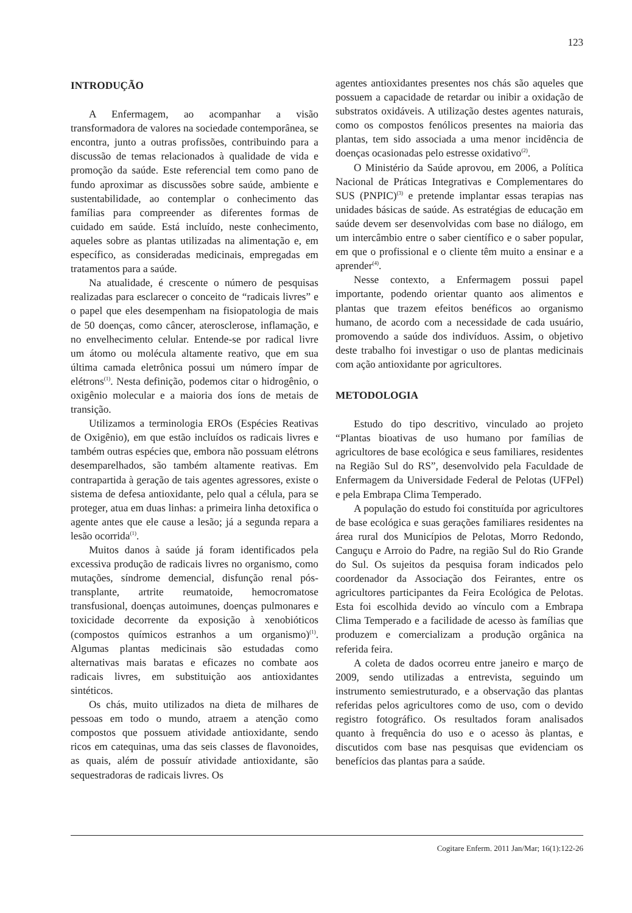123
INTRODUÇÃO
A Enfermagem, ao acompanhar a visão transformadora de valores na sociedade contemporânea, se encontra, junto a outras profissões, contribuindo para a discussão de temas relacionados à qualidade de vida e promoção da saúde. Este referencial tem como pano de fundo aproximar as discussões sobre saúde, ambiente e sustentabilidade, ao contemplar o conhecimento das famílias para compreender as diferentes formas de cuidado em saúde. Está incluído, neste conhecimento, aqueles sobre as plantas utilizadas na alimentação e, em específico, as consideradas medicinais, empregadas em tratamentos para a saúde.
Na atualidade, é crescente o número de pesquisas realizadas para esclarecer o conceito de “radicais livres” e o papel que eles desempenham na fisiopatologia de mais de 50 doenças, como câncer, aterosclerose, inflamação, e no envelhecimento celular. Entende-se por radical livre um átomo ou molécula altamente reativo, que em sua última camada eletrônica possui um número ímpar de elétrons<sup>(1)</sup>. Nesta definição, podemos citar o hidrogênio, o oxigênio molecular e a maioria dos íons de metais de transição.
Utilizamos a terminologia EROs (Espécies Reativas de Oxigênio), em que estão incluídos os radicais livres e também outras espécies que, embora não possuam elétrons desemparelhados, são também altamente reativas. Em contrapartida à geração de tais agentes agressores, existe o sistema de defesa antioxidante, pelo qual a célula, para se proteger, atua em duas linhas: a primeira linha detoxifica o agente antes que ele cause a lesão; já a segunda repara a lesão ocorrida<sup>(1)</sup>.
Muitos danos à saúde já foram identificados pela excessiva produção de radicais livres no organismo, como mutações, síndrome demencial, disfunção renal pós-transplante, artrite reumatoide, hemocromatose transfusional, doenças autoimunes, doenças pulmonares e toxicidade decorrente da exposição à xenobióticos (compostos químicos estranhos a um organismo)<sup>(1)</sup>. Algumas plantas medicinais são estudadas como alternativas mais baratas e eficazes no combate aos radicais livres, em substituição aos antioxidantes sintéticos.
Os chás, muito utilizados na dieta de milhares de pessoas em todo o mundo, atraem a atenção como compostos que possuem atividade antioxidante, sendo ricos em catequinas, uma das seis classes de flavonoides, as quais, além de possuír atividade antioxidante, são sequestradoras de radicais livres. Os
agentes antioxidantes presentes nos chás são aqueles que possuem a capacidade de retardar ou inibir a oxidação de substratos oxidáveis. A utilização destes agentes naturais, como os compostos fenólicos presentes na maioria das plantas, tem sido associada a uma menor incidência de doenças ocasionadas pelo estresse oxidativo<sup>(2)</sup>.
O Ministério da Saúde aprovou, em 2006, a Política Nacional de Práticas Integrativas e Complementares do SUS (PNPIC)<sup>(3)</sup> e pretende implantar essas terapias nas unidades básicas de saúde. As estratégias de educação em saúde devem ser desenvolvidas com base no diálogo, em um intercâmbio entre o saber científico e o saber popular, em que o profissional e o cliente têm muito a ensinar e a aprender<sup>(4)</sup>.
Nesse contexto, a Enfermagem possui papel importante, podendo orientar quanto aos alimentos e plantas que trazem efeitos benéficos ao organismo humano, de acordo com a necessidade de cada usuário, promovendo a saúde dos indivíduos. Assim, o objetivo deste trabalho foi investigar o uso de plantas medicinais com ação antioxidante por agricultores.
METODOLOGIA
Estudo do tipo descritivo, vinculado ao projeto “Plantas bioativas de uso humano por famílias de agricultores de base ecológica e seus familiares, residentes na Região Sul do RS”, desenvolvido pela Faculdade de Enfermagem da Universidade Federal de Pelotas (UFPel) e pela Embrapa Clima Temperado.
A população do estudo foi constituída por agricultores de base ecológica e suas gerações familiares residentes na área rural dos Municípios de Pelotas, Morro Redondo, Canguçu e Arroio do Padre, na região Sul do Rio Grande do Sul. Os sujeitos da pesquisa foram indicados pelo coordenador da Associação dos Feirantes, entre os agricultores participantes da Feira Ecológica de Pelotas. Esta foi escolhida devido ao vínculo com a Embrapa Clima Temperado e a facilidade de acesso às famílias que produzem e comercializam a produção orgânica na referida feira.
A coleta de dados ocorreu entre janeiro e março de 2009, sendo utilizadas a entrevista, seguindo um instrumento semiestruturado, e a observação das plantas referidas pelos agricultores como de uso, com o devido registro fotográfico. Os resultados foram analisados quanto à frequência do uso e o acesso às plantas, e discutidos com base nas pesquisas que evidenciam os benefícios das plantas para a saúde.
Cogitare Enferm. 2011 Jan/Mar; 16(1):122-26